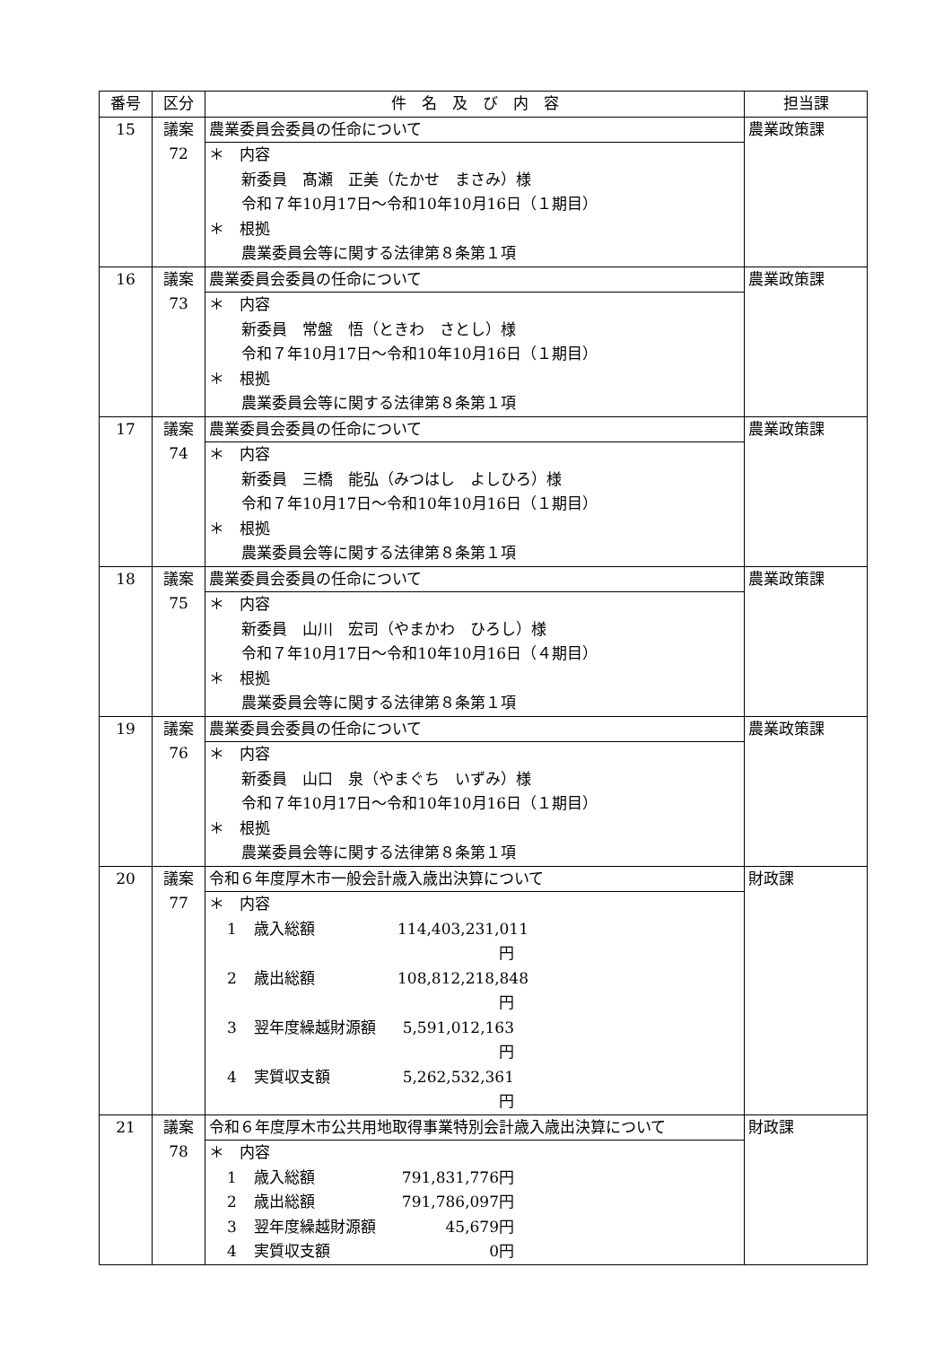| 番号 | 区分 | 件 名 及 び 内 容 | 担当課 |
| --- | --- | --- | --- |
| 15 | 議案 72 | 農業委員会委員の任命について ＊ 内容 新委員 髙瀬 正美（たかせ まさみ）様 令和７年10月17日～令和10年10月16日（１期目） ＊ 根拠 農業委員会等に関する法律第８条第１項 | 農業政策課 |
| 16 | 議案 73 | 農業委員会委員の任命について ＊ 内容 新委員 常盤 悟（ときわ さとし）様 令和７年10月17日～令和10年10月16日（１期目） ＊ 根拠 農業委員会等に関する法律第８条第１項 | 農業政策課 |
| 17 | 議案 74 | 農業委員会委員の任命について ＊ 内容 新委員 三橋 能弘（みつはし よしひろ）様 令和７年10月17日～令和10年10月16日（１期目） ＊ 根拠 農業委員会等に関する法律第８条第１項 | 農業政策課 |
| 18 | 議案 75 | 農業委員会委員の任命について ＊ 内容 新委員 山川 宏司（やまかわ ひろし）様 令和７年10月17日～令和10年10月16日（４期目） ＊ 根拠 農業委員会等に関する法律第８条第１項 | 農業政策課 |
| 19 | 議案 76 | 農業委員会委員の任命について ＊ 内容 新委員 山口 泉（やまぐち いずみ）様 令和７年10月17日～令和10年10月16日（１期目） ＊ 根拠 農業委員会等に関する法律第８条第１項 | 農業政策課 |
| 20 | 議案 77 | 令和６年度厚木市一般会計歳入歳出決算について ＊ 内容 1 歳入総額 114,403,231,011円 2 歳出総額 108,812,218,848円 3 翌年度繰越財源額 5,591,012,163円 4 実質収支額 5,262,532,361円 | 財政課 |
| 21 | 議案 78 | 令和６年度厚木市公共用地取得事業特別会計歳入歳出決算について ＊ 内容 1 歳入総額 791,831,776円 2 歳出総額 791,786,097円 3 翌年度繰越財源額 45,679円 4 実質収支額 0円 | 財政課 |